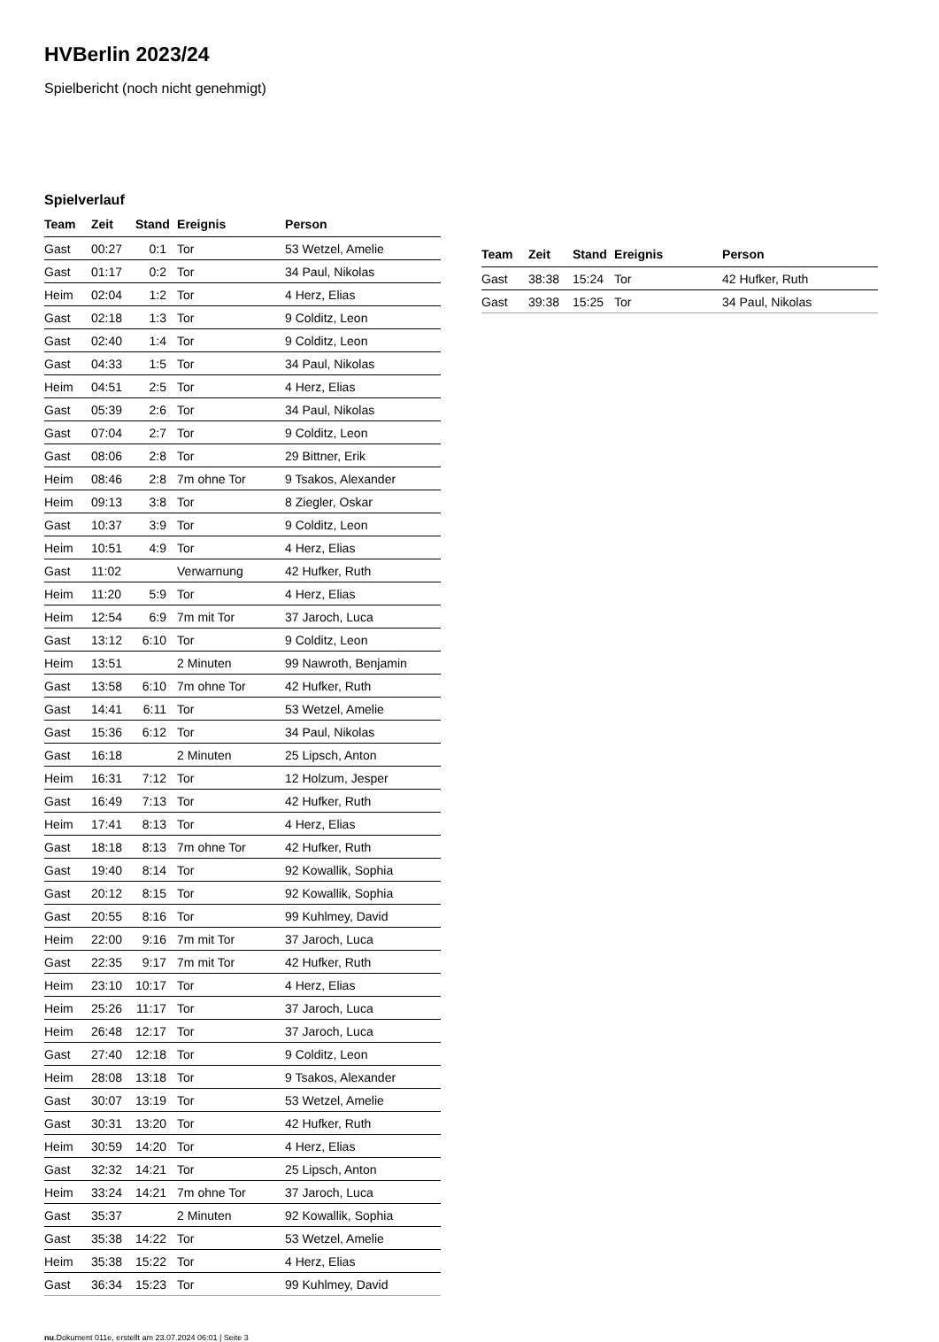HVBerlin 2023/24
Spielbericht (noch nicht genehmigt)
Spielverlauf
| Team | Zeit | Stand | Ereignis | Person |
| --- | --- | --- | --- | --- |
| Gast | 00:27 | 0:1 | Tor | 53 Wetzel, Amelie |
| Gast | 01:17 | 0:2 | Tor | 34 Paul, Nikolas |
| Heim | 02:04 | 1:2 | Tor | 4 Herz, Elias |
| Gast | 02:18 | 1:3 | Tor | 9 Colditz, Leon |
| Gast | 02:40 | 1:4 | Tor | 9 Colditz, Leon |
| Gast | 04:33 | 1:5 | Tor | 34 Paul, Nikolas |
| Heim | 04:51 | 2:5 | Tor | 4 Herz, Elias |
| Gast | 05:39 | 2:6 | Tor | 34 Paul, Nikolas |
| Gast | 07:04 | 2:7 | Tor | 9 Colditz, Leon |
| Gast | 08:06 | 2:8 | Tor | 29 Bittner, Erik |
| Heim | 08:46 | 2:8 | 7m ohne Tor | 9 Tsakos, Alexander |
| Heim | 09:13 | 3:8 | Tor | 8 Ziegler, Oskar |
| Gast | 10:37 | 3:9 | Tor | 9 Colditz, Leon |
| Heim | 10:51 | 4:9 | Tor | 4 Herz, Elias |
| Gast | 11:02 | | Verwarnung | 42 Hufker, Ruth |
| Heim | 11:20 | 5:9 | Tor | 4 Herz, Elias |
| Heim | 12:54 | 6:9 | 7m mit Tor | 37 Jaroch, Luca |
| Gast | 13:12 | 6:10 | Tor | 9 Colditz, Leon |
| Heim | 13:51 | | 2 Minuten | 99 Nawroth, Benjamin |
| Gast | 13:58 | 6:10 | 7m ohne Tor | 42 Hufker, Ruth |
| Gast | 14:41 | 6:11 | Tor | 53 Wetzel, Amelie |
| Gast | 15:36 | 6:12 | Tor | 34 Paul, Nikolas |
| Gast | 16:18 | | 2 Minuten | 25 Lipsch, Anton |
| Heim | 16:31 | 7:12 | Tor | 12 Holzum, Jesper |
| Gast | 16:49 | 7:13 | Tor | 42 Hufker, Ruth |
| Heim | 17:41 | 8:13 | Tor | 4 Herz, Elias |
| Gast | 18:18 | 8:13 | 7m ohne Tor | 42 Hufker, Ruth |
| Gast | 19:40 | 8:14 | Tor | 92 Kowallik, Sophia |
| Gast | 20:12 | 8:15 | Tor | 92 Kowallik, Sophia |
| Gast | 20:55 | 8:16 | Tor | 99 Kuhlmey, David |
| Heim | 22:00 | 9:16 | 7m mit Tor | 37 Jaroch, Luca |
| Gast | 22:35 | 9:17 | 7m mit Tor | 42 Hufker, Ruth |
| Heim | 23:10 | 10:17 | Tor | 4 Herz, Elias |
| Heim | 25:26 | 11:17 | Tor | 37 Jaroch, Luca |
| Heim | 26:48 | 12:17 | Tor | 37 Jaroch, Luca |
| Gast | 27:40 | 12:18 | Tor | 9 Colditz, Leon |
| Heim | 28:08 | 13:18 | Tor | 9 Tsakos, Alexander |
| Gast | 30:07 | 13:19 | Tor | 53 Wetzel, Amelie |
| Gast | 30:31 | 13:20 | Tor | 42 Hufker, Ruth |
| Heim | 30:59 | 14:20 | Tor | 4 Herz, Elias |
| Gast | 32:32 | 14:21 | Tor | 25 Lipsch, Anton |
| Heim | 33:24 | 14:21 | 7m ohne Tor | 37 Jaroch, Luca |
| Gast | 35:37 | | 2 Minuten | 92 Kowallik, Sophia |
| Gast | 35:38 | 14:22 | Tor | 53 Wetzel, Amelie |
| Heim | 35:38 | 15:22 | Tor | 4 Herz, Elias |
| Gast | 36:34 | 15:23 | Tor | 99 Kuhlmey, David |
| Team | Zeit | Stand | Ereignis | Person |
| --- | --- | --- | --- | --- |
| Gast | 38:38 | 15:24 | Tor | 42 Hufker, Ruth |
| Gast | 39:38 | 15:25 | Tor | 34 Paul, Nikolas |
nu.Dokument 011e, erstellt am 23.07.2024 06:01 | Seite 3